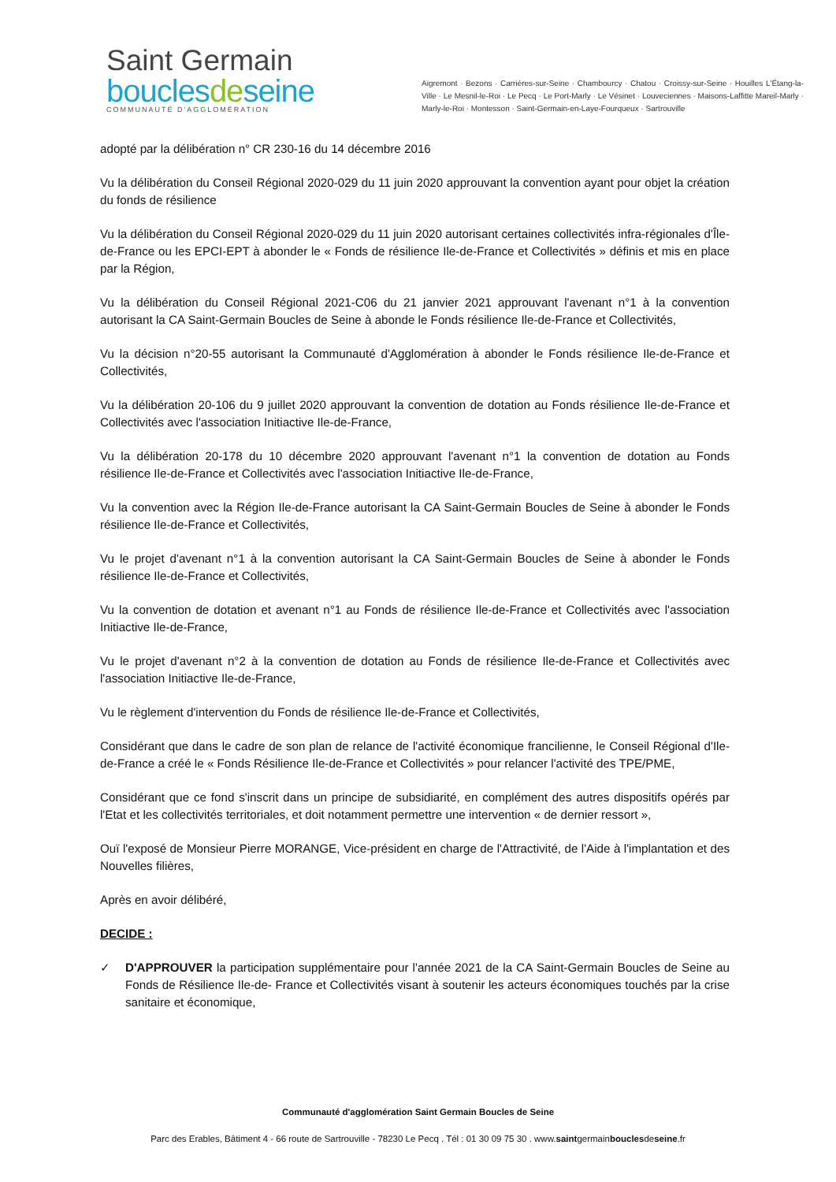Saint Germain
bouclesdeseine
COMMUNAUTÉ D'AGGLOMÉRATION
Aigremont · Bezons · Carrières-sur-Seine · Chambourcy · Chatou · Croissy-sur-Seine · Houilles L'Étang-la-Ville · Le Mesnil-le-Roi · Le Pecq · Le Port-Marly · Le Vésinet · Louveciennes · Maisons-Laffitte Mareil-Marly · Marly-le-Roi · Montesson · Saint-Germain-en-Laye-Fourqueux · Sartrouville
adopté par la délibération n° CR 230-16 du 14 décembre 2016
Vu la délibération du Conseil Régional 2020-029 du 11 juin 2020 approuvant la convention ayant pour objet la création du fonds de résilience
Vu la délibération du Conseil Régional 2020-029 du 11 juin 2020 autorisant certaines collectivités infra-régionales d'Île-de-France ou les EPCI-EPT à abonder le « Fonds de résilience Ile-de-France et Collectivités » définis et mis en place par la Région,
Vu la délibération du Conseil Régional 2021-C06 du 21 janvier 2021 approuvant l'avenant n°1 à la convention autorisant la CA Saint-Germain Boucles de Seine à abonde le Fonds résilience Ile-de-France et Collectivités,
Vu la décision n°20-55 autorisant la Communauté d'Agglomération à abonder le Fonds résilience Ile-de-France et Collectivités,
Vu la délibération 20-106 du 9 juillet 2020 approuvant la convention de dotation au Fonds résilience Ile-de-France et Collectivités avec l'association Initiactive Ile-de-France,
Vu la délibération 20-178 du 10 décembre 2020 approuvant l'avenant n°1 la convention de dotation au Fonds résilience Ile-de-France et Collectivités avec l'association Initiactive Ile-de-France,
Vu la convention avec la Région Ile-de-France autorisant la CA Saint-Germain Boucles de Seine à abonder le Fonds résilience Ile-de-France et Collectivités,
Vu le projet d'avenant n°1 à la convention autorisant la CA Saint-Germain Boucles de Seine à abonder le Fonds résilience Ile-de-France et Collectivités,
Vu la convention de dotation et avenant n°1 au Fonds de résilience Ile-de-France et Collectivités avec l'association Initiactive Ile-de-France,
Vu le projet d'avenant n°2 à la convention de dotation au Fonds de résilience Ile-de-France et Collectivités avec l'association Initiactive Ile-de-France,
Vu le règlement d'intervention du Fonds de résilience Ile-de-France et Collectivités,
Considérant que dans le cadre de son plan de relance de l'activité économique francilienne, le Conseil Régional d'Ile-de-France a créé le « Fonds Résilience Ile-de-France et Collectivités » pour relancer l'activité des TPE/PME,
Considérant que ce fond s'inscrit dans un principe de subsidiarité, en complément des autres dispositifs opérés par l'Etat et les collectivités territoriales, et doit notamment permettre une intervention « de dernier ressort »,
Ouï l'exposé de Monsieur Pierre MORANGE, Vice-président en charge de l'Attractivité, de l'Aide à l'implantation et des Nouvelles filières,
Après en avoir délibéré,
DECIDE :
✓ D'APPROUVER la participation supplémentaire pour l'année 2021 de la CA Saint-Germain Boucles de Seine au Fonds de Résilience Ile-de- France et Collectivités visant à soutenir les acteurs économiques touchés par la crise sanitaire et économique,
Communauté d'agglomération Saint Germain Boucles de Seine
Parc des Erables, Bâtiment 4 - 66 route de Sartrouville - 78230 Le Pecq . Tél : 01 30 09 75 30 . www.saintgermainbouclesdeseine.fr